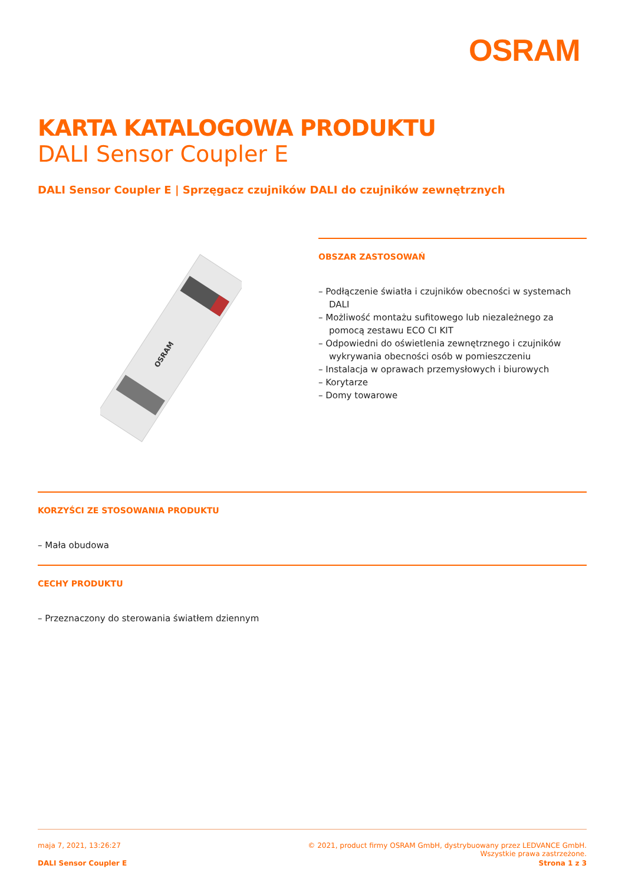OSRAM
KARTA KATALOGOWA PRODUKTU
DALI Sensor Coupler E
DALI Sensor Coupler E | Sprzęgacz czujników DALI do czujników zewnętrznych
OSRAM
OBSZAR ZASTOSOWAŃ
– Podłączenie światła i czujników obecności w systemach DALI
– Możliwość montażu sufitowego lub niezależnego za pomocą zestawu ECO CI KIT
– Odpowiedni do oświetlenia zewnętrznego i czujników wykrywania obecności osób w pomieszczeniu
– Instalacja w oprawach przemysłowych i biurowych
– Korytarze
– Domy towarowe
KORZYŚCI ZE STOSOWANIA PRODUKTU
– Mała obudowa
CECHY PRODUKTU
– Przeznaczony do sterowania światłem dziennym
maja 7, 2021, 13:26:27 © 2021, product firmy OSRAM GmbH, dystrybuowany przez LEDVANCE GmbH.
Wszystkie prawa zastrzeżone.
DALI Sensor Coupler E Strona 1 z 3